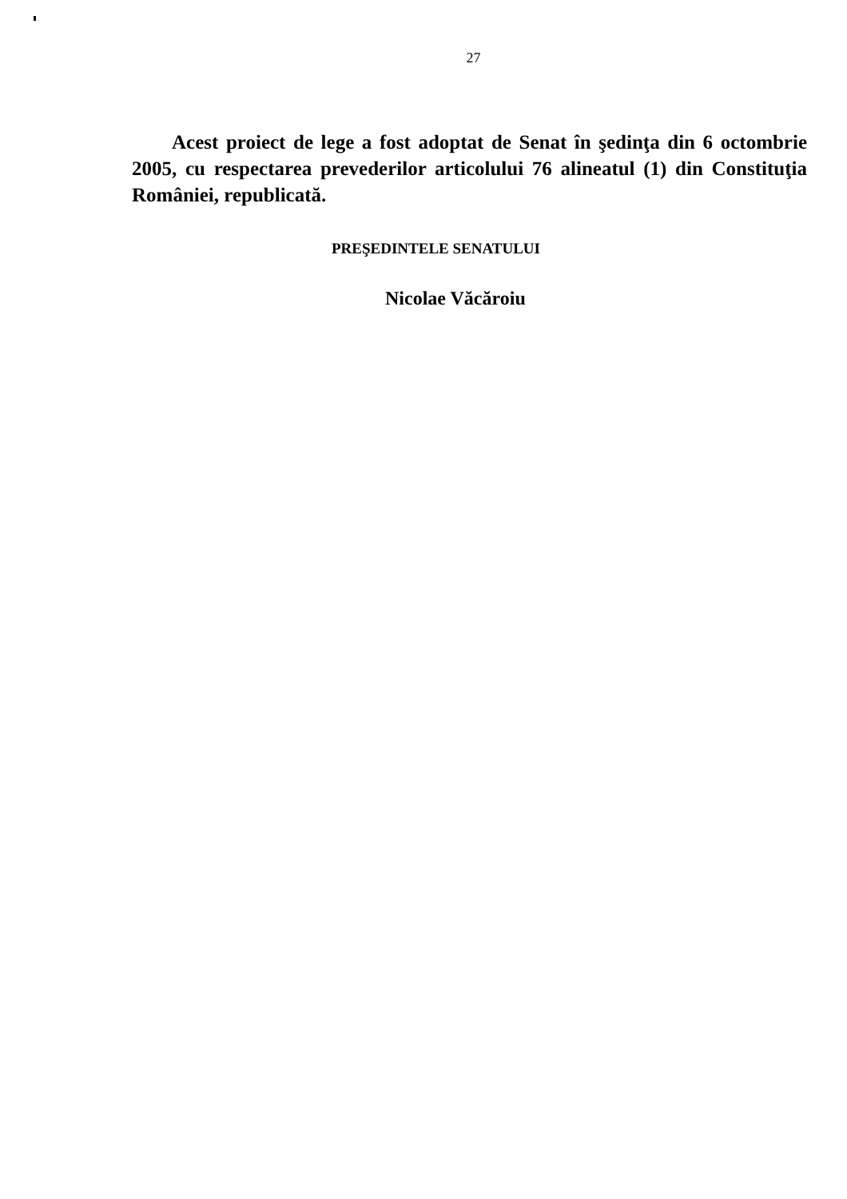27
Acest proiect de lege a fost adoptat de Senat în şedinţa din 6 octombrie 2005, cu respectarea prevederilor articolului 76 alineatul (1) din Constituţia României, republicată.
PREŞEDINTELE SENATULUI
Nicolae Văcăroiu